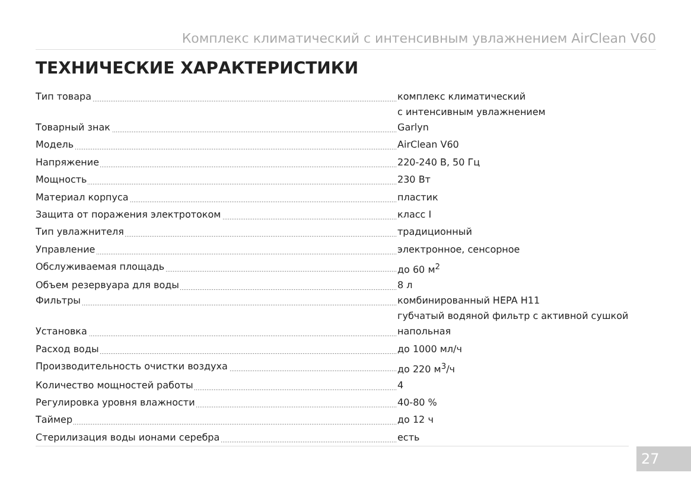Комплекс климатический с интенсивным увлажнением AirClean V60
ТЕХНИЧЕСКИЕ ХАРАКТЕРИСТИКИ
| Тип товара | комплекс климатический с интенсивным увлажнением |
| Товарный знак | Garlyn |
| Модель | AirClean V60 |
| Напряжение | 220-240 В, 50 Гц |
| Мощность | 230 Вт |
| Материал корпуса | пластик |
| Защита от поражения электротоком | класс I |
| Тип увлажнителя | традиционный |
| Управление | электронное, сенсорное |
| Обслуживаемая площадь | до 60 м<sup>2</sup> |
| Объем резервуара для воды | 8 л |
| Фильтры | комбинированный HEPA H11 губчатый водяной фильтр с активной сушкой |
| Установка | напольная |
| Расход воды | до 1000 мл/ч |
| Производительность очистки воздуха | до 220 м<sup>3</sup>/ч |
| Количество мощностей работы | 4 |
| Регулировка уровня влажности | 40-80 % |
| Таймер | до 12 ч |
| Стерилизация воды ионами серебра | есть |
27